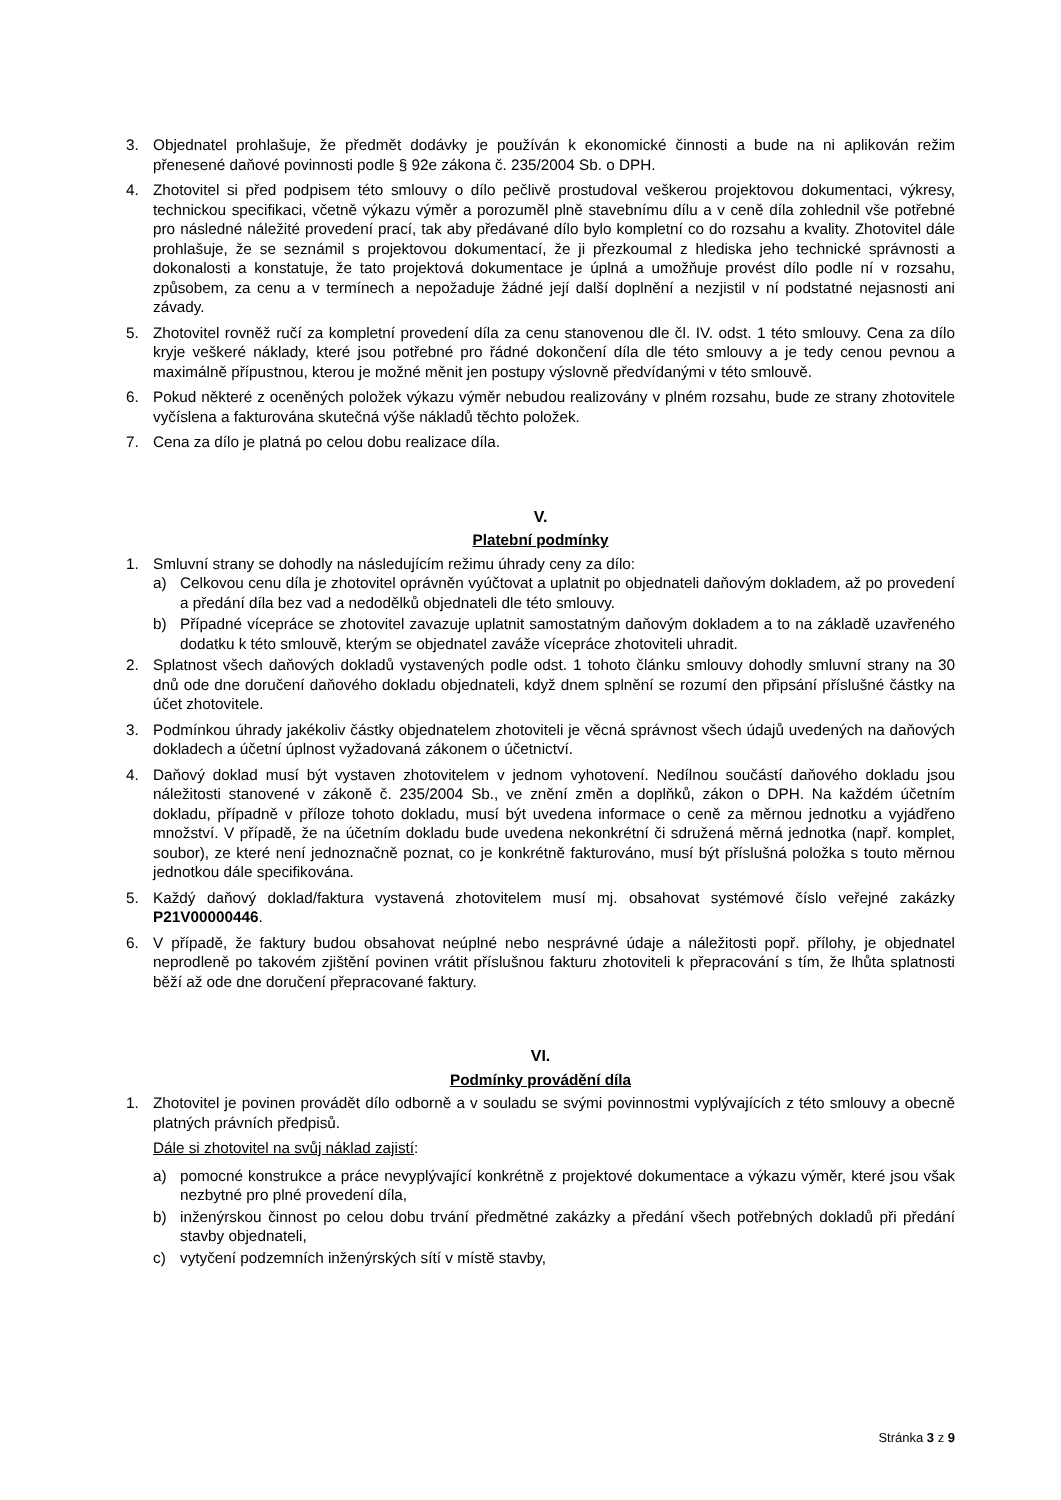3. Objednatel prohlašuje, že předmět dodávky je používán k ekonomické činnosti a bude na ni aplikován režim přenesené daňové povinnosti podle § 92e zákona č. 235/2004 Sb. o DPH.
4. Zhotovitel si před podpisem této smlouvy o dílo pečlivě prostudoval veškerou projektovou dokumentaci, výkresy, technickou specifikaci, včetně výkazu výměr a porozuměl plně stavebnímu dílu a v ceně díla zohlednil vše potřebné pro následné náležité provedení prací, tak aby předávané dílo bylo kompletní co do rozsahu a kvality. Zhotovitel dále prohlašuje, že se seznámil s projektovou dokumentací, že ji přezkoumal z hlediska jeho technické správnosti a dokonalosti a konstatuje, že tato projektová dokumentace je úplná a umožňuje provést dílo podle ní v rozsahu, způsobem, za cenu a v termínech a nepožaduje žádné její další doplnění a nezjistil v ní podstatné nejasnosti ani závady.
5. Zhotovitel rovněž ručí za kompletní provedení díla za cenu stanovenou dle čl. IV. odst. 1 této smlouvy. Cena za dílo kryje veškeré náklady, které jsou potřebné pro řádné dokončení díla dle této smlouvy a je tedy cenou pevnou a maximálně přípustnou, kterou je možné měnit jen postupy výslovně předvídanými v této smlouvě.
6. Pokud některé z oceněných položek výkazu výměr nebudou realizovány v plném rozsahu, bude ze strany zhotovitele vyčíslena a fakturována skutečná výše nákladů těchto položek.
7. Cena za dílo je platná po celou dobu realizace díla.
V.
Platební podmínky
1. Smluvní strany se dohodly na následujícím režimu úhrady ceny za dílo:
a) Celkovou cenu díla je zhotovitel oprávněn vyúčtovat a uplatnit po objednateli daňovým dokladem, až po provedení a předání díla bez vad a nedodělků objednateli dle této smlouvy.
b) Případné vícepráce se zhotovitel zavazuje uplatnit samostatným daňovým dokladem a to na základě uzavřeného dodatku k této smlouvě, kterým se objednatel zaváže vícepráce zhotoviteli uhradit.
2. Splatnost všech daňových dokladů vystavených podle odst. 1 tohoto článku smlouvy dohodly smluvní strany na 30 dnů ode dne doručení daňového dokladu objednateli, když dnem splnění se rozumí den připsání příslušné částky na účet zhotovitele.
3. Podmínkou úhrady jakékoliv částky objednatelem zhotoviteli je věcná správnost všech údajů uvedených na daňových dokladech a účetní úplnost vyžadovaná zákonem o účetnictví.
4. Daňový doklad musí být vystaven zhotovitelem v jednom vyhotovení. Nedílnou součástí daňového dokladu jsou náležitosti stanovené v zákoně č. 235/2004 Sb., ve znění změn a doplňků, zákon o DPH. Na každém účetním dokladu, případně v příloze tohoto dokladu, musí být uvedena informace o ceně za měrnou jednotku a vyjádřeno množství. V případě, že na účetním dokladu bude uvedena nekonkrétní či sdružená měrná jednotka (např. komplet, soubor), ze které není jednoznačně poznat, co je konkrétně fakturováno, musí být příslušná položka s touto měrnou jednotkou dále specifikována.
5. Každý daňový doklad/faktura vystavená zhotovitelem musí mj. obsahovat systémové číslo veřejné zakázky P21V00000446.
6. V případě, že faktury budou obsahovat neúplné nebo nesprávné údaje a náležitosti popř. přílohy, je objednatel neprodleně po takovém zjištění povinen vrátit příslušnou fakturu zhotoviteli k přepracování s tím, že lhůta splatnosti běží až ode dne doručení přepracované faktury.
VI.
Podmínky provádění díla
1. Zhotovitel je povinen provádět dílo odborně a v souladu se svými povinnostmi vyplývajících z této smlouvy a obecně platných právních předpisů.
Dále si zhotovitel na svůj náklad zajistí:
a) pomocné konstrukce a práce nevyplývající konkrétně z projektové dokumentace a výkazu výměr, které jsou však nezbytné pro plné provedení díla,
b) inženýrskou činnost po celou dobu trvání předmětné zakázky a předání všech potřebných dokladů při předání stavby objednateli,
c) vytyčení podzemních inženýrských sítí v místě stavby,
Stránka 3 z 9